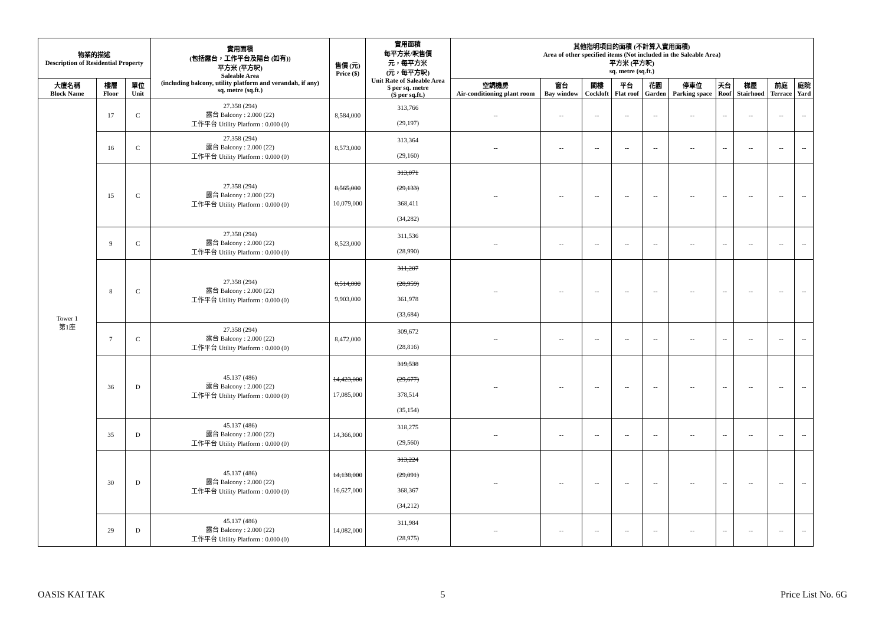| 物業的描述 Description of Residential Property | | | 實用面積 (包括露台，工作平台及陽台 (如有)) 平方米 (平方呎) Saleable Area (including balcony, utility platform and verandah, if any) sq. metre (sq.ft.) | 售價 (元) Price ($) | 實用面積 每平方米/呎售價 元，每平方米 (元，每平方呎) Unit Rate of Saleable Area $ per sq. metre ($ per sq.ft.) | 其他指明項目的面積 (不計算入實用面積) Area of other specified items (Not included in the Saleable Area) 平方米 (平方呎) sq. metre (sq.ft.) | | | | | | | | | |
| --- | --- | --- | --- | --- | --- | --- | --- | --- | --- | --- | --- | --- | --- | --- | --- |
| 大廈名稱 Block Name | 樓層 Floor | 單位 Unit | | | | 空調機房 Air-conditioning plant room | 窗台 Bay window | 閣樓 Cockloft | 平台 Flat roof | 花園 Garden | 停車位 Parking space | 天台 Roof | 梯屋 Stairhood | 前庭 Terrace | 庭院 Yard |
| Tower 1 第1座 | 17 | C | 27.358 (294) 露台 Balcony : 2.000 (22) 工作平台 Utility Platform : 0.000 (0) | 8,584,000 | 313,766 (29,197) | -- | -- | -- | -- | -- | -- | -- | -- | -- | -- |
| | 16 | C | 27.358 (294) 露台 Balcony : 2.000 (22) 工作平台 Utility Platform : 0.000 (0) | 8,573,000 | 313,364 (29,160) | -- | -- | -- | -- | -- | -- | -- | -- | -- | -- |
| | 15 | C | 27.358 (294) 露台 Balcony : 2.000 (22) 工作平台 Utility Platform : 0.000 (0) | 8,565,000 10,079,000 | 313,071 (29,133) 368,411 (34,282) | -- | -- | -- | -- | -- | -- | -- | -- | -- | -- |
| | 9 | C | 27.358 (294) 露台 Balcony : 2.000 (22) 工作平台 Utility Platform : 0.000 (0) | 8,523,000 | 311,536 (28,990) | -- | -- | -- | -- | -- | -- | -- | -- | -- | -- |
| | 8 | C | 27.358 (294) 露台 Balcony : 2.000 (22) 工作平台 Utility Platform : 0.000 (0) | 8,514,000 9,903,000 | 311,207 (28,959) 361,978 (33,684) | -- | -- | -- | -- | -- | -- | -- | -- | -- | -- |
| | 7 | C | 27.358 (294) 露台 Balcony : 2.000 (22) 工作平台 Utility Platform : 0.000 (0) | 8,472,000 | 309,672 (28,816) | -- | -- | -- | -- | -- | -- | -- | -- | -- | -- |
| | 36 | D | 45.137 (486) 露台 Balcony : 2.000 (22) 工作平台 Utility Platform : 0.000 (0) | 14,423,000 17,085,000 | 319,538 (29,677) 378,514 (35,154) | -- | -- | -- | -- | -- | -- | -- | -- | -- | -- |
| | 35 | D | 45.137 (486) 露台 Balcony : 2.000 (22) 工作平台 Utility Platform : 0.000 (0) | 14,366,000 | 318,275 (29,560) | -- | -- | -- | -- | -- | -- | -- | -- | -- | -- |
| | 30 | D | 45.137 (486) 露台 Balcony : 2.000 (22) 工作平台 Utility Platform : 0.000 (0) | 14,138,000 16,627,000 | 313,224 (29,091) 368,367 (34,212) | -- | -- | -- | -- | -- | -- | -- | -- | -- | -- |
| | 29 | D | 45.137 (486) 露台 Balcony : 2.000 (22) 工作平台 Utility Platform : 0.000 (0) | 14,082,000 | 311,984 (28,975) | -- | -- | -- | -- | -- | -- | -- | -- | -- | -- |
OASIS KAI TAK 5 Price List No. 6G